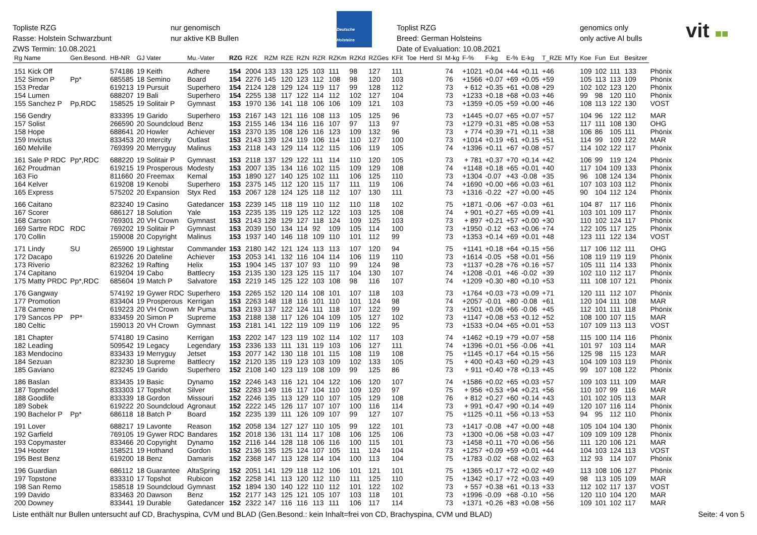Topliste RZG
Rasse: Holstein Schwarzbunt
ZWS Termin: 10.08.2021
nur genomisch
nur aktive KB Bullen
Deutsche Holsteins
Toplist RZG
Breed: German Holsteins
Date of Evaluation: 10.08.2021
genomics only
only active AI bulls
vit ■■
| Rg Name | Gen.Besond. | HB-NR | GJ Vater | Mu.-Vater | RZG | RZ€ | RZM | RZE | RZN | RZR | RZKm | RZKd | RZGes | KFit | Toe | Herd | SI | M-kg | F-% | F-kg | E-% | E-kg | T_RZE | MTy | Koe | Fun | Eut | Besitzer | |
| --- | --- | --- | --- | --- | --- | --- | --- | --- | --- | --- | --- | --- | --- | --- | --- | --- | --- | --- | --- | --- | --- | --- | --- | --- | --- | --- | --- | --- | --- |
| 151 Kick Off | | 574186 | 19 Keith | Adhere | 154 | 2004 | 133 | 133 | 125 | 103 | 111 | 98 | 127 | 111 | | | | 74 | +1021 | +0.04 | +44 | +0.11 | +46 | | 109 | 102 | 111 | 133 | Phönix |
| 152 Simon P | Pp* | 685585 | 18 Semino | Board | 154 | 2276 | 145 | 120 | 123 | 112 | 108 | 98 | 120 | 103 | | | | 76 | +1566 | +0.07 | +69 | +0.05 | +59 | | 105 | 113 | 113 | 109 | Phönix |
| 153 Predar | | 619213 | 19 Pursuit | Superhero | 154 | 2124 | 128 | 129 | 124 | 119 | 117 | 99 | 128 | 112 | | | | 73 | + 612 | +0.35 | +61 | +0.08 | +29 | | 102 | 102 | 123 | 120 | Phönix |
| 154 Lumen | | 688207 | 19 Bali | Superhero | 154 | 2255 | 138 | 117 | 122 | 114 | 112 | 102 | 127 | 104 | | | | 73 | +1233 | +0.18 | +68 | +0.03 | +46 | | 99 | 98 | 120 | 110 | Phönix |
| 155 Sanchez P | Pp,RDC | 158525 | 19 Solitair P | Gymnast | 153 | 1970 | 136 | 141 | 118 | 106 | 106 | 109 | 121 | 103 | | | | 73 | +1359 | +0.05 | +59 | +0.00 | +46 | | 108 | 113 | 122 | 130 | VOST |
| 156 Gendry | | 833395 | 19 Garido | Superhero | 153 | 2167 | 143 | 121 | 116 | 108 | 113 | 105 | 125 | 96 | | | | 73 | +1445 | +0.07 | +65 | +0.07 | +57 | | 104 | 96 | 122 | 112 | MAR |
| 157 Solist | | 266590 | 20 Soundcloud | Benz | 153 | 2155 | 146 | 134 | 116 | 116 | 107 | 97 | 113 | 97 | | | | 73 | +1279 | +0.31 | +85 | +0.08 | +53 | | 117 | 111 | 108 | 130 | OHG |
| 158 Hope | | 688641 | 20 Howler | Achiever | 153 | 2370 | 135 | 108 | 126 | 116 | 123 | 109 | 132 | 96 | | | | 73 | + 774 | +0.39 | +71 | +0.11 | +38 | | 106 | 86 | 105 | 111 | Phönix |
| 159 Invictus | | 833453 | 20 Intercity | Outlast | 153 | 2143 | 139 | 124 | 119 | 106 | 114 | 110 | 127 | 100 | | | | 73 | +1014 | +0.19 | +61 | +0.15 | +51 | | 114 | 99 | 109 | 122 | MAR |
| 160 Melville | | 769399 | 20 Merryguy | Malinus | 153 | 2118 | 143 | 129 | 114 | 112 | 115 | 106 | 119 | 105 | | | | 74 | +1396 | +0.11 | +67 | +0.08 | +57 | | 114 | 102 | 122 | 117 | Phönix |
| 161 Sale P RDC | Pp*,RDC | 688220 | 19 Solitair P | Gymnast | 153 | 2118 | 137 | 129 | 122 | 111 | 114 | 110 | 120 | 105 | | | | 73 | + 781 | +0.37 | +70 | +0.14 | +42 | | 106 | 99 | 119 | 124 | Phönix |
| 162 Proudman | | 619215 | 19 Prosperous | Modesty | 153 | 2007 | 135 | 134 | 116 | 102 | 115 | 109 | 129 | 108 | | | | 74 | +1148 | +0.18 | +65 | +0.01 | +40 | | 117 | 104 | 109 | 133 | Phönix |
| 163 Fio | | 811660 | 20 Freemax | Kemal | 153 | 1890 | 127 | 140 | 125 | 102 | 111 | 106 | 125 | 110 | | | | 73 | +1304 | -0.07 | +43 | -0.08 | +35 | | 96 | 108 | 124 | 134 | Phönix |
| 164 Kelver | | 619208 | 19 Kenobi | Superhero | 153 | 2375 | 145 | 112 | 120 | 115 | 117 | 111 | 119 | 106 | | | | 74 | +1690 | +0.00 | +66 | +0.03 | +61 | | 107 | 103 | 103 | 112 | Phönix |
| 165 Express | | 575202 | 20 Expansion | Styx Red | 153 | 2067 | 128 | 124 | 125 | 118 | 112 | 107 | 130 | 111 | | | | 73 | +1316 | -0.22 | +27 | +0.00 | +45 | | 90 | 104 | 112 | 124 | Phönix |
| 166 Caitano | | 823240 | 19 Casino | Gatedancer | 153 | 2239 | 145 | 118 | 119 | 110 | 112 | 110 | 118 | 102 | | | | 75 | +1871 | -0.06 | +67 | -0.03 | +61 | | 104 | 87 | 117 | 116 | Phönix |
| 167 Scorer | | 686127 | 18 Solution | Yale | 153 | 2235 | 135 | 119 | 125 | 112 | 122 | 103 | 125 | 108 | | | | 74 | + 901 | +0.27 | +65 | +0.09 | +41 | | 103 | 101 | 109 | 117 | Phönix |
| 168 Carson | | 769301 | 20 VH Crown | Gymnast | 153 | 2143 | 128 | 129 | 127 | 118 | 124 | 109 | 125 | 103 | | | | 73 | + 897 | +0.21 | +57 | +0.00 | +30 | | 110 | 102 | 124 | 117 | Phönix |
| 169 Sartre RDC | RDC | 769202 | 19 Solitair P | Gymnast | 153 | 2039 | 150 | 134 | 114 | 92 | 109 | 105 | 114 | 100 | | | | 73 | +1950 | -0.12 | +63 | +0.06 | +74 | | 122 | 105 | 117 | 125 | Phönix |
| 170 Collin | | 159008 | 20 Copyright | Malinus | 153 | 1937 | 140 | 146 | 118 | 109 | 110 | 101 | 112 | 99 | | | | 73 | +1353 | +0.14 | +69 | +0.01 | +48 | | 123 | 111 | 122 | 134 | VOST |
| 171 Lindy | SU | 265900 | 19 Lightstar | Commander | 153 | 2180 | 142 | 121 | 124 | 113 | 113 | 107 | 120 | 94 | | | | 75 | +1141 | +0.18 | +64 | +0.15 | +56 | | 117 | 106 | 112 | 111 | OHG |
| 172 Dacapo | | 619226 | 20 Dateline | Achiever | 153 | 2053 | 141 | 132 | 116 | 104 | 114 | 106 | 119 | 110 | | | | 73 | +1614 | -0.05 | +58 | +0.01 | +56 | | 108 | 119 | 119 | 119 | Phönix |
| 173 Riverio | | 823262 | 19 Rafting | Helix | 153 | 1904 | 145 | 137 | 107 | 93 | 110 | 99 | 124 | 98 | | | | 73 | +1137 | +0.28 | +76 | +0.16 | +57 | | 105 | 111 | 114 | 133 | Phönix |
| 174 Capitano | | 619204 | 19 Cabo | Battlecry | 153 | 2135 | 130 | 123 | 125 | 115 | 117 | 104 | 130 | 107 | | | | 74 | +1208 | -0.01 | +46 | -0.02 | +39 | | 102 | 110 | 112 | 117 | Phönix |
| 175 Matty PRDC | Pp*,RDC | 685604 | 19 Match P | Salvatore | 153 | 2219 | 145 | 125 | 122 | 103 | 108 | 98 | 116 | 107 | | | | 74 | +1209 | +0.30 | +80 | +0.10 | +53 | | 111 | 108 | 107 | 121 | Phönix |
| 176 Gangway | | 574192 | 19 Gywer RDC | Superhero | 153 | 2265 | 152 | 120 | 114 | 108 | 101 | 107 | 118 | 103 | | | | 73 | +1764 | +0.03 | +73 | +0.09 | +71 | | 120 | 111 | 112 | 107 | Phönix |
| 177 Promotion | | 833404 | 19 Prosperous | Kerrigan | 153 | 2263 | 148 | 118 | 116 | 101 | 110 | 101 | 124 | 98 | | | | 74 | +2057 | -0.01 | +80 | -0.08 | +61 | | 120 | 104 | 111 | 108 | MAR |
| 178 Cameno | | 619223 | 20 VH Crown | Mr Puma | 153 | 2193 | 137 | 122 | 124 | 111 | 118 | 107 | 122 | 99 | | | | 73 | +1501 | +0.06 | +66 | -0.06 | +45 | | 112 | 101 | 111 | 118 | Phönix |
| 179 Sancos PP | PP* | 833459 | 20 Simon P | Supreme | 153 | 2188 | 138 | 117 | 126 | 104 | 109 | 105 | 127 | 102 | | | | 73 | +1147 | +0.08 | +53 | +0.12 | +52 | | 108 | 100 | 107 | 115 | MAR |
| 180 Celtic | | 159013 | 20 VH Crown | Gymnast | 153 | 2181 | 141 | 122 | 119 | 109 | 119 | 106 | 122 | 95 | | | | 73 | +1533 | +0.04 | +65 | +0.01 | +53 | | 107 | 109 | 113 | 113 | VOST |
| 181 Chapter | | 574180 | 19 Casino | Kerrigan | 153 | 2202 | 147 | 123 | 119 | 102 | 114 | 102 | 117 | 103 | | | | 74 | +1462 | +0.19 | +79 | +0.07 | +58 | | 115 | 100 | 114 | 116 | Phönix |
| 182 Leading | | 509542 | 19 Legacy | Legendary | 153 | 2336 | 133 | 111 | 131 | 119 | 103 | 106 | 127 | 111 | | | | 74 | +1396 | +0.01 | +56 | -0.06 | +41 | | 101 | 97 | 103 | 114 | MAR |
| 183 Mendocino | | 833433 | 19 Merryguy | Jetset | 153 | 2077 | 142 | 130 | 118 | 101 | 115 | 108 | 119 | 108 | | | | 75 | +1145 | +0.17 | +64 | +0.15 | +56 | | 125 | 98 | 115 | 123 | MAR |
| 184 Sezuan | | 823230 | 18 Supreme | Battlecry | 152 | 2120 | 135 | 119 | 123 | 103 | 109 | 102 | 133 | 105 | | | | 75 | + 400 | +0.43 | +60 | +0.29 | +43 | | 104 | 109 | 103 | 119 | Phönix |
| 185 Gaviano | | 823245 | 19 Garido | Superhero | 152 | 2108 | 140 | 123 | 119 | 108 | 109 | 99 | 125 | 86 | | | | 73 | + 911 | +0.40 | +78 | +0.13 | +45 | | 99 | 107 | 108 | 122 | Phönix |
| 186 Baslan | | 833435 | 19 Basic | Dynamo | 152 | 2246 | 143 | 116 | 121 | 104 | 122 | 106 | 120 | 107 | | | | 74 | +1586 | +0.02 | +65 | +0.03 | +57 | | 109 | 103 | 111 | 109 | MAR |
| 187 Topmodel | | 833303 | 17 Topshot | Silver | 152 | 2283 | 149 | 116 | 117 | 104 | 110 | 109 | 120 | 97 | | | | 75 | + 956 | +0.53 | +94 | +0.21 | +56 | | 110 | 107 | 99 | 116 | MAR |
| 188 Goodlife | | 833339 | 18 Gordon | Missouri | 152 | 2246 | 135 | 113 | 129 | 110 | 107 | 105 | 129 | 108 | | | | 76 | + 812 | +0.27 | +60 | +0.14 | +43 | | 101 | 102 | 105 | 113 | MAR |
| 189 Sobek | | 619222 | 20 Soundcloud | Agronaut | 152 | 2222 | 145 | 126 | 117 | 107 | 107 | 100 | 116 | 114 | | | | 73 | + 991 | +0.47 | +90 | +0.14 | +49 | | 120 | 107 | 116 | 114 | Phönix |
| 190 Bachelor P | Pp* | 686118 | 18 Batch P | Board | 152 | 2235 | 139 | 111 | 126 | 109 | 107 | 99 | 127 | 107 | | | | 75 | +1125 | +0.11 | +56 | +0.13 | +53 | | 94 | 95 | 112 | 110 | Phönix |
| 191 Lover | | 688217 | 19 Lavonte | Reason | 152 | 2058 | 134 | 127 | 127 | 110 | 105 | 99 | 122 | 101 | | | | 73 | +1417 | -0.08 | +47 | +0.00 | +48 | | 105 | 104 | 104 | 130 | Phönix |
| 192 Garfield | | 769105 | 19 Gywer RDC | Bandares | 152 | 2018 | 136 | 131 | 114 | 117 | 108 | 106 | 125 | 106 | | | | 73 | +1300 | +0.06 | +58 | +0.03 | +47 | | 109 | 109 | 109 | 128 | Phönix |
| 193 Copymaster | | 833466 | 20 Copyright | Dynamo | 152 | 2116 | 144 | 128 | 118 | 106 | 116 | 100 | 115 | 101 | | | | 73 | +1458 | +0.11 | +70 | +0.06 | +56 | | 111 | 120 | 106 | 121 | MAR |
| 194 Hooter | | 158521 | 19 Hothand | Gordon | 152 | 2136 | 135 | 125 | 124 | 107 | 105 | 111 | 124 | 104 | | | | 73 | +1257 | +0.09 | +59 | +0.01 | +44 | | 104 | 103 | 124 | 113 | VOST |
| 195 Best Benz | | 619200 | 18 Benz | Damaris | 152 | 2368 | 147 | 113 | 128 | 114 | 104 | 100 | 113 | 104 | | | | 75 | +1783 | -0.02 | +68 | +0.02 | +63 | | 112 | 93 | 114 | 107 | Phönix |
| 196 Guardian | | 686112 | 18 Guarantee | AltaSpring | 152 | 2051 | 141 | 129 | 118 | 112 | 106 | 101 | 121 | 101 | | | | 75 | +1365 | +0.17 | +72 | +0.02 | +49 | | 113 | 108 | 106 | 127 | Phönix |
| 197 Topstone | | 833310 | 17 Topshot | Rubicon | 152 | 2258 | 141 | 113 | 120 | 112 | 110 | 111 | 125 | 110 | | | | 75 | +1342 | +0.17 | +72 | +0.03 | +49 | | 98 | 113 | 105 | 109 | MAR |
| 198 San Remo | | 158518 | 19 Soundcloud | Gymnast | 152 | 1894 | 130 | 140 | 122 | 110 | 112 | 101 | 122 | 102 | | | | 73 | + 557 | +0.38 | +61 | +0.13 | +33 | | 112 | 102 | 117 | 137 | VOST |
| 199 Davido | | 833463 | 20 Dawson | Benz | 152 | 2177 | 143 | 125 | 121 | 105 | 107 | 103 | 118 | 101 | | | | 73 | +1996 | -0.09 | +68 | -0.10 | +56 | | 120 | 110 | 104 | 120 | MAR |
| 200 Downey | | 833441 | 19 Durable | Gatedancer | 152 | 2322 | 147 | 116 | 116 | 113 | 111 | 106 | 117 | 114 | | | | 73 | +1371 | +0.26 | +83 | +0.08 | +56 | | 109 | 101 | 102 | 117 | MAR |
Liste enthält nur Bullen untersucht auf CD, Brachyspina, CVM und BLAD (Gen.Besond.: kein Inhalt=frei von CD, Brachyspina, CVM und BLAD) Seite: 4 von 5